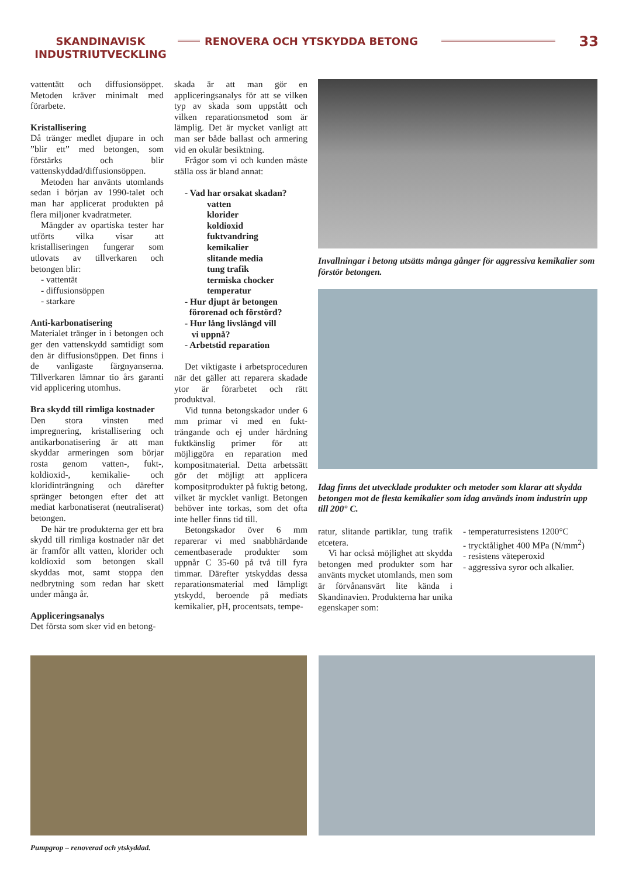SKANDINAVISK INDUSTRIUTVECKLING
RENOVERA OCH YTSKYDDA BETONG
33
vattentätt och diffusionsöppet. Metoden kräver minimalt med förarbete.
Kristallisering
Då tränger medlet djupare in och ”blir ett” med betongen, som förstärks och blir vattenskyddad/diffusionsöppen.
Metoden har använts utomlands sedan i början av 1990-talet och man har applicerat produkten på flera miljoner kvadratmeter.
Mängder av opartiska tester har utförts vilka visar att kristalliseringen fungerar som utlovats av tillverkaren och betongen blir:
- vattentät
- diffusionsöppen
- starkare
Anti-karbonatisering
Materialet tränger in i betongen och ger den vattenskydd samtidigt som den är diffusionsöppen. Det finns i de vanligaste färgnyanserna. Tillverkaren lämnar tio års garanti vid applicering utomhus.
Bra skydd till rimliga kostnader
Den stora vinsten med impregnering, kristallisering och antikarbonatisering är att man skyddar armeringen som börjar rosta genom vatten-, fukt-, koldioxid-, kemikalie- och kloridinträngning och därefter spränger betongen efter det att mediat karbonatiserat (neutraliserat) betongen.
De här tre produkterna ger ett bra skydd till rimliga kostnader när det är framför allt vatten, klorider och koldioxid som betongen skall skyddas mot, samt stoppa den nedbrytning som redan har skett under många år.
Appliceringsanalys
Det första som sker vid en betong-
skada är att man gör en appliceringsanalys för att se vilken typ av skada som uppstått och vilken reparationsmetod som är lämplig. Det är mycket vanligt att man ser både ballast och armering vid en okulär besiktning.
Frågor som vi och kunden måste ställa oss är bland annat:
- Vad har orsakat skadan?
vatten
klorider
koldioxid
fuktvandring
kemikalier
slitande media
tung trafik
termiska chocker
temperatur
- Hur djupt är betongen
förorenad och förstörd?
- Hur lång livslängd vill
vi uppnå?
- Arbetstid reparation
Det viktigaste i arbetsproceduren när det gäller att reparera skadade ytor är förarbetet och rätt produktval.
Vid tunna betongskador under 6 mm primar vi med en fukt-trängande och ej under härdning fuktkänslig primer för att möjliggöra en reparation med kompositmaterial. Detta arbetssätt gör det möjligt att applicera kompositprodukter på fuktig betong, vilket är mycklet vanligt. Betongen behöver inte torkas, som det ofta inte heller finns tid till.
Betongskador över 6 mm reparerar vi med snabbhärdande cementbaserade produkter som uppnår C 35-60 på två till fyra timmar. Därefter ytskyddas dessa reparationsmaterial med lämpligt ytskydd, beroende på mediats kemikalier, pH, procentsats, tempe-
Invallningar i betong utsätts många gånger för aggressiva kemikalier som förstör betongen.
Idag finns det utvecklade produkter och metoder som klarar att skydda betongen mot de flesta kemikalier som idag används inom industrin upp till 200° C.
ratur, slitande partiklar, tung trafik etcetera.
Vi har också möjlighet att skydda betongen med produkter som har använts mycket utomlands, men som är förvånansvärt lite kända i Skandinavien. Produkterna har unika egenskaper som:
- temperaturresistens 1200°C
- trycktålighet 400 MPa (N/mm<sup>2</sup>)
- resistens väteperoxid
- aggressiva syror och alkalier.
Pumpgrop – renoverad och ytskyddad.